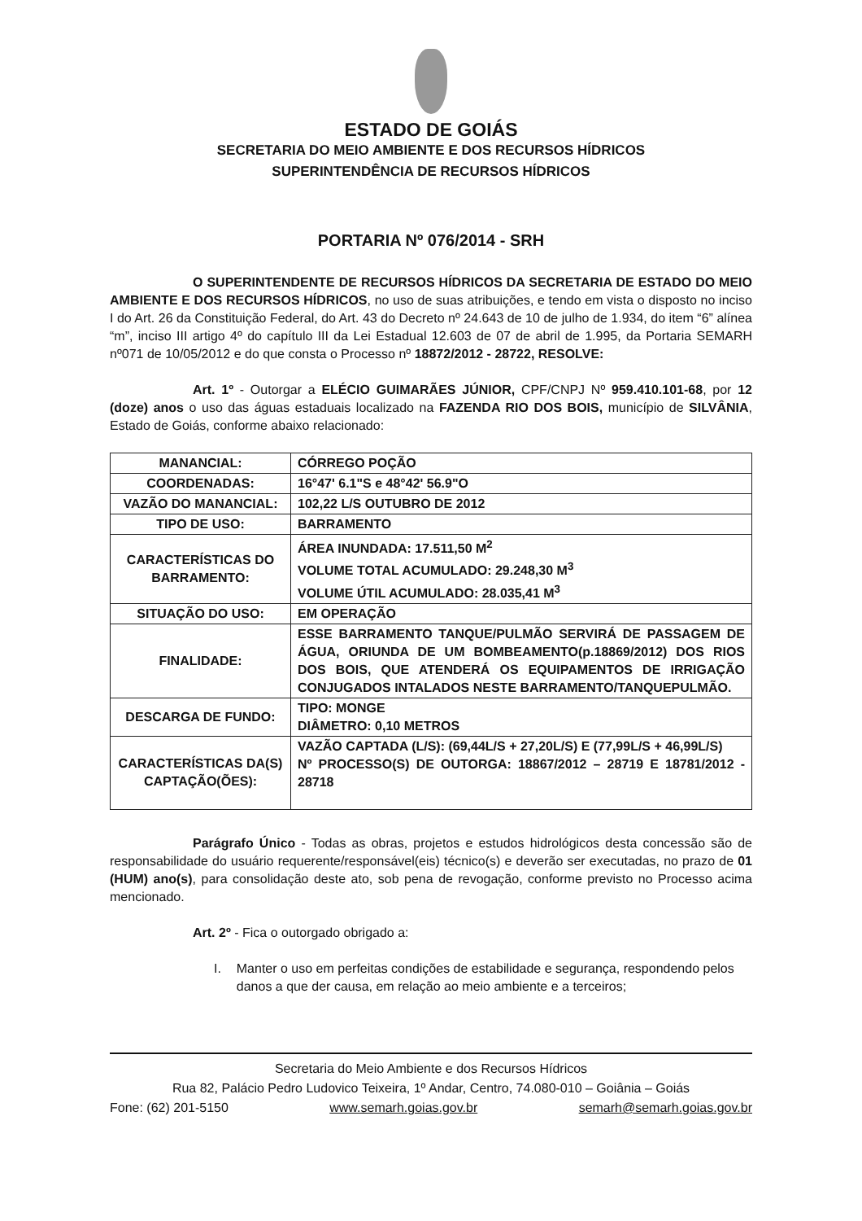ESTADO DE GOIÁS
SECRETARIA DO MEIO AMBIENTE E DOS RECURSOS HÍDRICOS
SUPERINTENDÊNCIA DE RECURSOS HÍDRICOS
PORTARIA Nº 076/2014 - SRH
O SUPERINTENDENTE DE RECURSOS HÍDRICOS DA SECRETARIA DE ESTADO DO MEIO AMBIENTE E DOS RECURSOS HÍDRICOS, no uso de suas atribuições, e tendo em vista o disposto no inciso I do Art. 26 da Constituição Federal, do Art. 43 do Decreto nº 24.643 de 10 de julho de 1.934, do item “6” alínea “m”, inciso III artigo 4º do capítulo III da Lei Estadual 12.603 de 07 de abril de 1.995, da Portaria SEMARH nº071 de 10/05/2012 e do que consta o Processo nº 18872/2012 - 28722, RESOLVE:
Art. 1º - Outorgar a ELÉCIO GUIMARÃES JÚNIOR, CPF/CNPJ Nº 959.410.101-68, por 12 (doze) anos o uso das águas estaduais localizado na FAZENDA RIO DOS BOIS, município de SILVÂNIA, Estado de Goiás, conforme abaixo relacionado:
| MANANCIAL: | CÓRREGO POÇÃO |
| COORDENADAS: | 16°47' 6.1"S e 48°42' 56.9"O |
| VAZÃO DO MANANCIAL: | 102,22 L/S OUTUBRO DE 2012 |
| TIPO DE USO: | BARRAMENTO |
| CARACTERÍSTICAS DO BARRAMENTO: | ÁREA INUNDADA: 17.511,50 M<sup>2</sup> VOLUME TOTAL ACUMULADO: 29.248,30 M<sup>3</sup> VOLUME ÚTIL ACUMULADO: 28.035,41 M<sup>3</sup> |
| SITUAÇÃO DO USO: | EM OPERAÇÃO |
| FINALIDADE: | ESSE BARRAMENTO TANQUE/PULMÃO SERVIRÁ DE PASSAGEM DE ÁGUA, ORIUNDA DE UM BOMBEAMENTO(p.18869/2012) DOS RIOS DOS BOIS, QUE ATENDERÁ OS EQUIPAMENTOS DE IRRIGAÇÃO CONJUGADOS INTALADOS NESTE BARRAMENTO/TANQUEPULMÃO. |
| DESCARGA DE FUNDO: | TIPO: MONGE DIÂMETRO: 0,10 METROS |
| CARACTERÍSTICAS DA(S) CAPTAÇÃO(ÕES): | VAZÃO CAPTADA (L/S): (69,44L/S + 27,20L/S) E (77,99L/S + 46,99L/S) Nº PROCESSO(S) DE OUTORGA: 18867/2012 – 28719 E 18781/2012 - 28718 |
Parágrafo Único - Todas as obras, projetos e estudos hidrológicos desta concessão são de responsabilidade do usuário requerente/responsável(eis) técnico(s) e deverão ser executadas, no prazo de 01 (HUM) ano(s), para consolidação deste ato, sob pena de revogação, conforme previsto no Processo acima mencionado.
Art. 2º - Fica o outorgado obrigado a:
I. Manter o uso em perfeitas condições de estabilidade e segurança, respondendo pelos danos a que der causa, em relação ao meio ambiente e a terceiros;
Secretaria do Meio Ambiente e dos Recursos Hídricos
Rua 82, Palácio Pedro Ludovico Teixeira, 1º Andar, Centro, 74.080-010 – Goiânia – Goiás
Fone: (62) 201-5150 www.semarh.goias.gov.br semarh@semarh.goias.gov.br